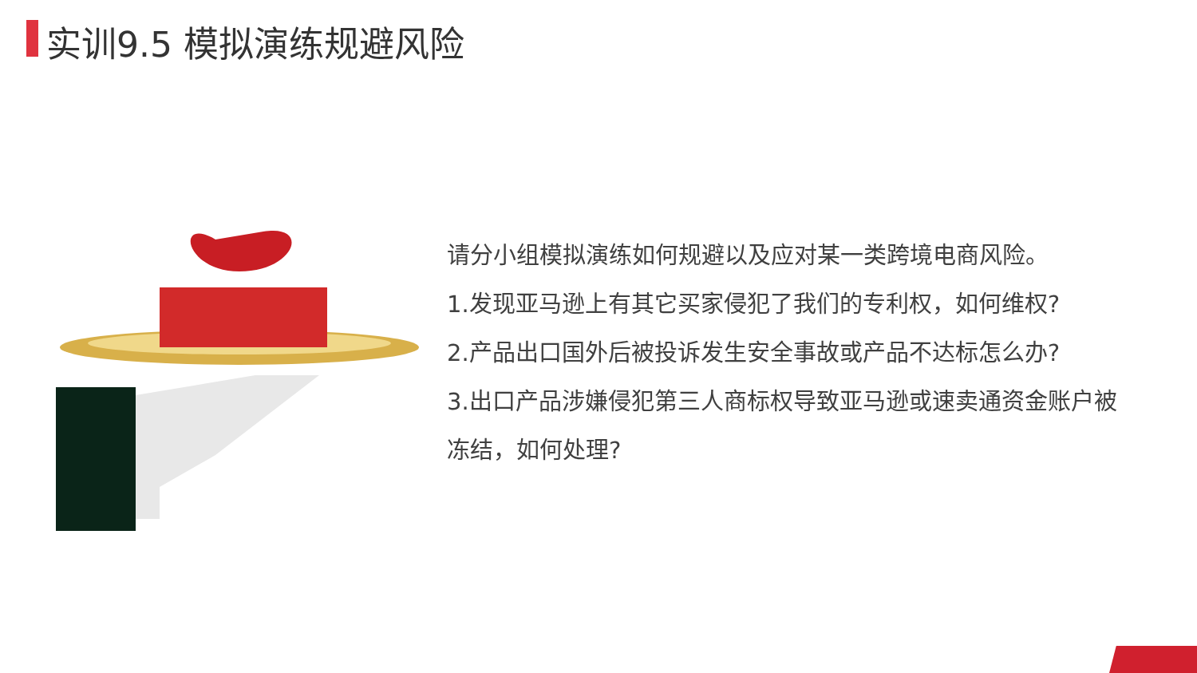实训9.5 模拟演练规避风险
请分小组模拟演练如何规避以及应对某一类跨境电商风险。
1.发现亚马逊上有其它买家侵犯了我们的专利权，如何维权?
2.产品出口国外后被投诉发生安全事故或产品不达标怎么办?
3.出口产品涉嫌侵犯第三人商标权导致亚马逊或速卖通资金账户被冻结，如何处理?